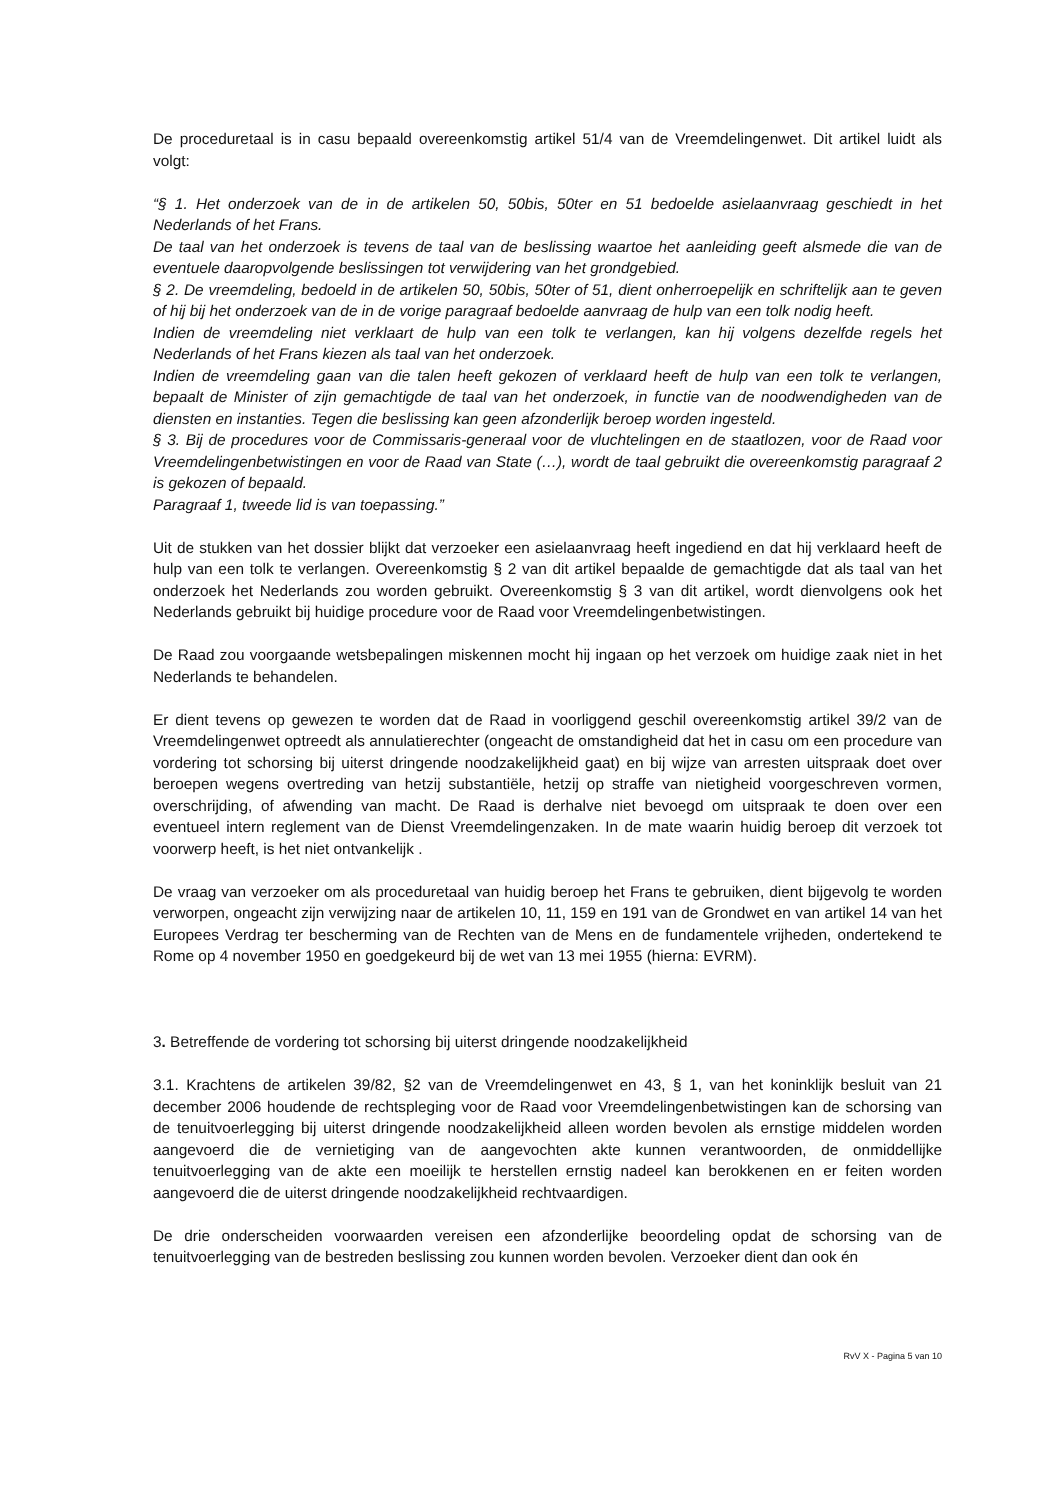De proceduretaal is in casu bepaald overeenkomstig artikel 51/4 van de Vreemdelingenwet. Dit artikel luidt als volgt:
“§ 1. Het onderzoek van de in de artikelen 50, 50bis, 50ter en 51 bedoelde asielaanvraag geschiedt in het Nederlands of het Frans.
De taal van het onderzoek is tevens de taal van de beslissing waartoe het aanleiding geeft alsmede die van de eventuele daaropvolgende beslissingen tot verwijdering van het grondgebied.
§ 2. De vreemdeling, bedoeld in de artikelen 50, 50bis, 50ter of 51, dient onherroepelijk en schriftelijk aan te geven of hij bij het onderzoek van de in de vorige paragraaf bedoelde aanvraag de hulp van een tolk nodig heeft.
Indien de vreemdeling niet verklaart de hulp van een tolk te verlangen, kan hij volgens dezelfde regels het Nederlands of het Frans kiezen als taal van het onderzoek.
Indien de vreemdeling gaan van die talen heeft gekozen of verklaard heeft de hulp van een tolk te verlangen, bepaalt de Minister of zijn gemachtigde de taal van het onderzoek, in functie van de noodwendigheden van de diensten en instanties. Tegen die beslissing kan geen afzonderlijk beroep worden ingesteld.
§ 3. Bij de procedures voor de Commissaris-generaal voor de vluchtelingen en de staatlozen, voor de Raad voor Vreemdelingenbetwistingen en voor de Raad van State (…), wordt de taal gebruikt die overeenkomstig paragraaf 2 is gekozen of bepaald.
Paragraaf 1, tweede lid is van toepassing.”
Uit de stukken van het dossier blijkt dat verzoeker een asielaanvraag heeft ingediend en dat hij verklaard heeft de hulp van een tolk te verlangen. Overeenkomstig § 2 van dit artikel bepaalde de gemachtigde dat als taal van het onderzoek het Nederlands zou worden gebruikt. Overeenkomstig § 3 van dit artikel, wordt dienvolgens ook het Nederlands gebruikt bij huidige procedure voor de Raad voor Vreemdelingenbetwistingen.
De Raad zou voorgaande wetsbepalingen miskennen mocht hij ingaan op het verzoek om huidige zaak niet in het Nederlands te behandelen.
Er dient tevens op gewezen te worden dat de Raad in voorliggend geschil overeenkomstig artikel 39/2 van de Vreemdelingenwet optreedt als annulatierechter (ongeacht de omstandigheid dat het in casu om een procedure van vordering tot schorsing bij uiterst dringende noodzakelijkheid gaat) en bij wijze van arresten uitspraak doet over beroepen wegens overtreding van hetzij substantiële, hetzij op straffe van nietigheid voorgeschreven vormen, overschrijding, of afwending van macht. De Raad is derhalve niet bevoegd om uitspraak te doen over een eventueel intern reglement van de Dienst Vreemdelingenzaken. In de mate waarin huidig beroep dit verzoek tot voorwerp heeft, is het niet ontvankelijk .
De vraag van verzoeker om als proceduretaal van huidig beroep het Frans te gebruiken, dient bijgevolg te worden verworpen, ongeacht zijn verwijzing naar de artikelen 10, 11, 159 en 191 van de Grondwet en van artikel 14 van het Europees Verdrag ter bescherming van de Rechten van de Mens en de fundamentele vrijheden, ondertekend te Rome op 4 november 1950 en goedgekeurd bij de wet van 13 mei 1955 (hierna: EVRM).
3. Betreffende de vordering tot schorsing bij uiterst dringende noodzakelijkheid
3.1. Krachtens de artikelen 39/82, §2 van de Vreemdelingenwet en 43, § 1, van het koninklijk besluit van 21 december 2006 houdende de rechtspleging voor de Raad voor Vreemdelingenbetwistingen kan de schorsing van de tenuitvoerlegging bij uiterst dringende noodzakelijkheid alleen worden bevolen als ernstige middelen worden aangevoerd die de vernietiging van de aangevochten akte kunnen verantwoorden, de onmiddellijke tenuitvoerlegging van de akte een moeilijk te herstellen ernstig nadeel kan berokkenen en er feiten worden aangevoerd die de uiterst dringende noodzakelijkheid rechtvaardigen.
De drie onderscheiden voorwaarden vereisen een afzonderlijke beoordeling opdat de schorsing van de tenuitvoerlegging van de bestreden beslissing zou kunnen worden bevolen. Verzoeker dient dan ook én
RvV X - Pagina 5 van 10